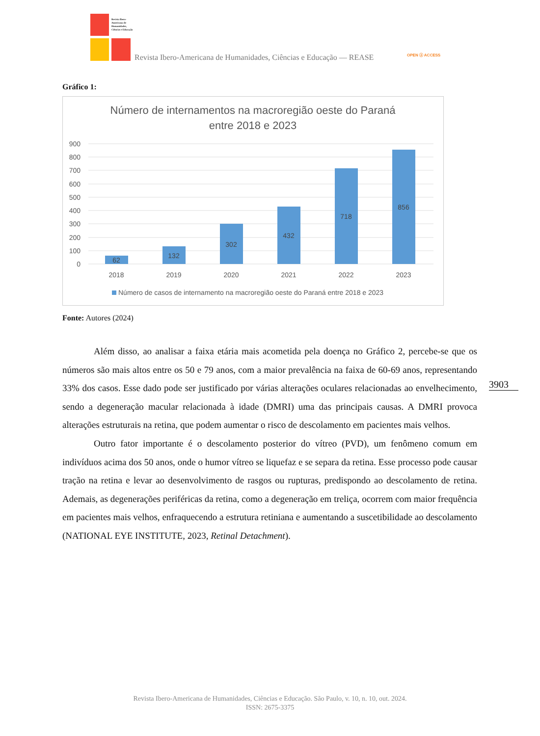Revista Ibero-Americana de Humanidades, Ciências e Educação
Revista Ibero-Americana de Humanidades, Ciências e Educação — REASE OPEN ⓐ ACCESS
Gráfico 1:
Número de internamentos na macroregião oeste do Paraná
entre 2018 e 2023
900
800
700
600
500
400
300
200
100
0
62
132
302
432
718
856
2018
2019
2020
2021
2022
2023
Número de casos de internamento na macroregião oeste do Paraná entre 2018 e 2023
Fonte: Autores (2024)
Além disso, ao analisar a faixa etária mais acometida pela doença no Gráfico 2, percebe-se que os números são mais altos entre os 50 e 79 anos, com a maior prevalência na faixa de 60-69 anos, representando 33% dos casos. Esse dado pode ser justificado por várias alterações oculares relacionadas ao envelhecimento, sendo a degeneração macular relacionada à idade (DMRI) uma das principais causas. A DMRI provoca alterações estruturais na retina, que podem aumentar o risco de descolamento em pacientes mais velhos.
Outro fator importante é o descolamento posterior do vítreo (PVD), um fenômeno comum em indivíduos acima dos 50 anos, onde o humor vítreo se liquefaz e se separa da retina. Esse processo pode causar tração na retina e levar ao desenvolvimento de rasgos ou rupturas, predispondo ao descolamento de retina. Ademais, as degenerações periféricas da retina, como a degeneração em treliça, ocorrem com maior frequência em pacientes mais velhos, enfraquecendo a estrutura retiniana e aumentando a suscetibilidade ao descolamento (NATIONAL EYE INSTITUTE, 2023, Retinal Detachment).
3903
Revista Ibero-Americana de Humanidades, Ciências e Educação. São Paulo, v. 10, n. 10, out. 2024.
ISSN: 2675-3375